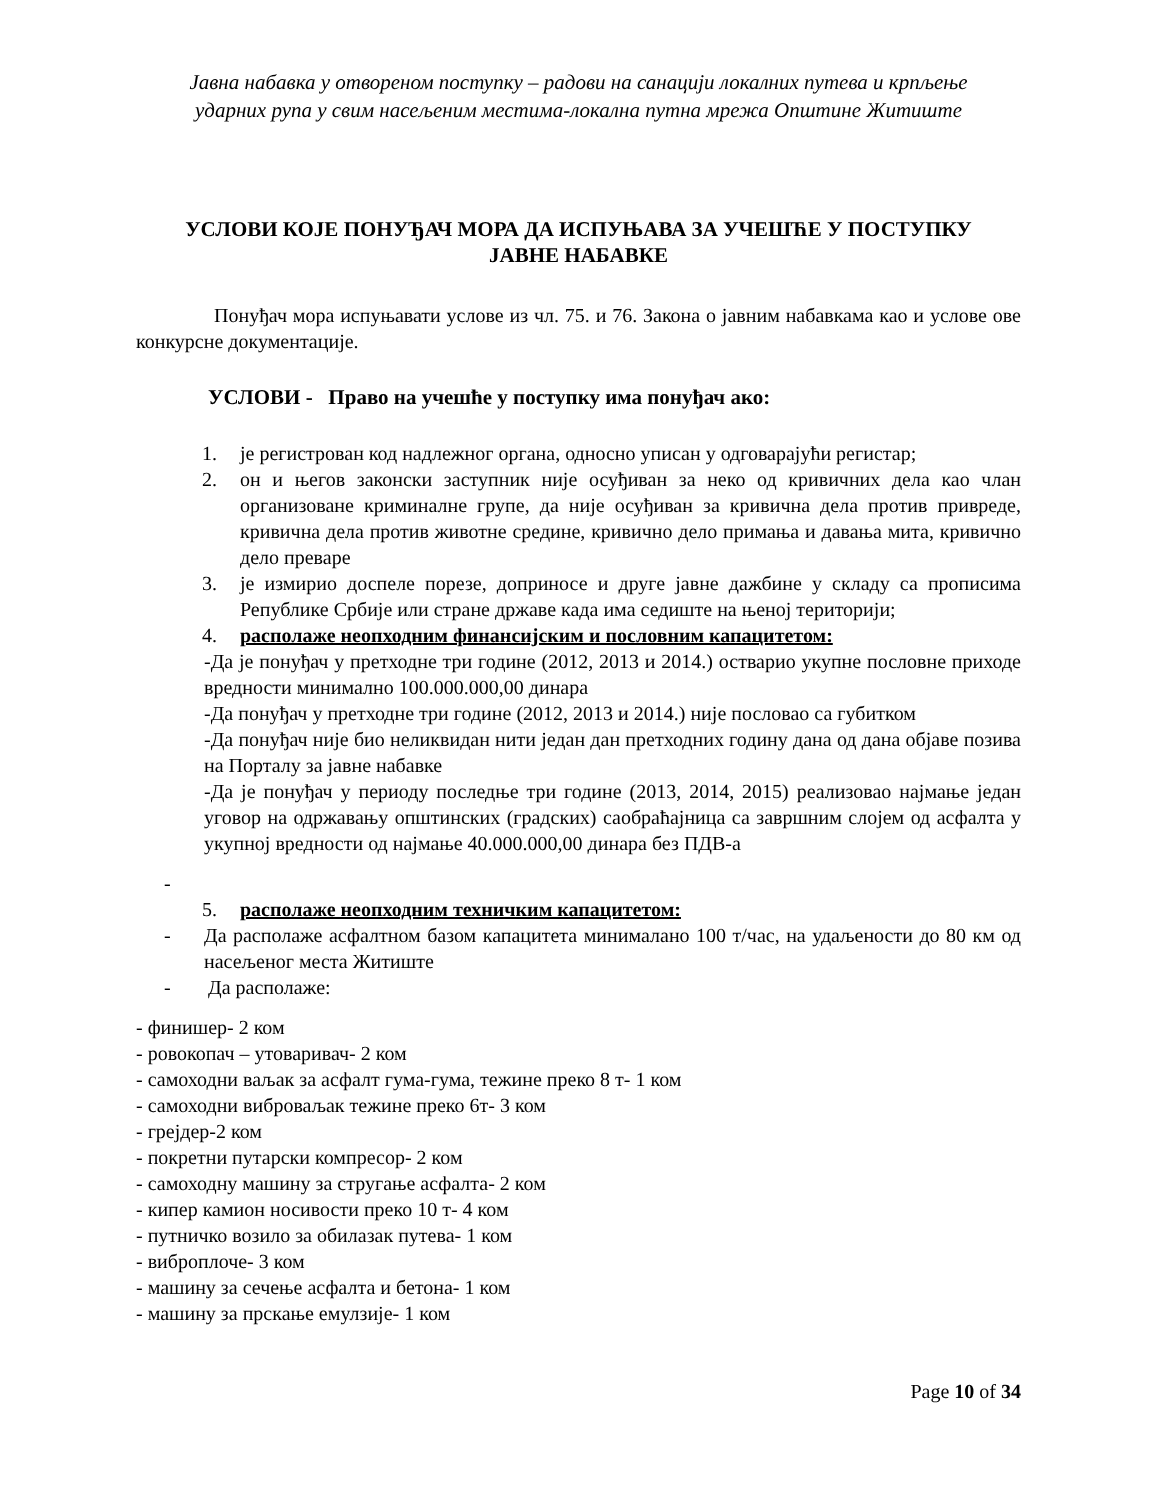Јавна набавка у отвореном поступку – радови на санацији локалних путева и крпљење
ударних рупа у свим насељеним местима-локална путна мрежа Општине Житиште
УСЛОВИ КОЈЕ ПОНУЂАЧ МОРА ДА ИСПУЊАВА ЗА УЧЕШЋЕ У ПОСТУПКУ
ЈАВНЕ НАБАВКЕ
Понуђач мора испуњавати услове из чл. 75. и 76. Закона о јавним набавкама као и услове ове конкурсне документације.
УСЛОВИ - Право на учешће у поступку има понуђач ако:
1. је регистрован код надлежног органа, односно уписан у одговарајући регистар;
2. он и његов законски заступник није осуђиван за неко од кривичних дела као члан организоване криминалне групе, да није осуђиван за кривична дела против привреде, кривична дела против животне средине, кривично дело примања и давања мита, кривично дело преваре
3. је измирио доспеле порезе, доприносе и друге јавне дажбине у складу са прописима Републике Србије или стране државе када има седиште на њеној територији;
4. располаже неопходним финансијским и пословним капацитетом:
-Да је понуђач у претходне три године (2012, 2013 и 2014.) остварио укупне пословне приходе вредности минимално 100.000.000,00 динара
-Да понуђач у претходне три године (2012, 2013 и 2014.) није пословао са губитком
-Да понуђач није био неликвидан нити један дан претходних годину дана од дана објаве позива на Порталу за јавне набавке
-Да је понуђач у периоду последње три године (2013, 2014, 2015) реализовао најмање један уговор на одржавању општинских (градских) саобраћајница са завршним слојем од асфалта у укупној вредности од најмање 40.000.000,00 динара без ПДВ-а
-
5. располаже неопходним техничким капацитетом:
- Да располаже асфалтном базом капацитета минималано 100 т/час, на удаљености до 80 км од насељеног места Житиште
- Да располаже:
- финишер- 2 ком
- ровокопач – утоваривач- 2 ком
- самоходни ваљак за асфалт гума-гума, тежине преко 8 т- 1 ком
- самоходни виброваљак тежине преко 6т- 3 ком
- грејдер-2 ком
- покретни путарски компресор- 2 ком
- самоходну машину за стругање асфалта- 2 ком
- кипер камион носивости преко 10 т- 4 ком
- путничко возило за обилазак путева- 1 ком
- виброплоче- 3 ком
- машину за сечење асфалта и бетона- 1 ком
- машину за прскање емулзије- 1 ком
Page 10 of 34